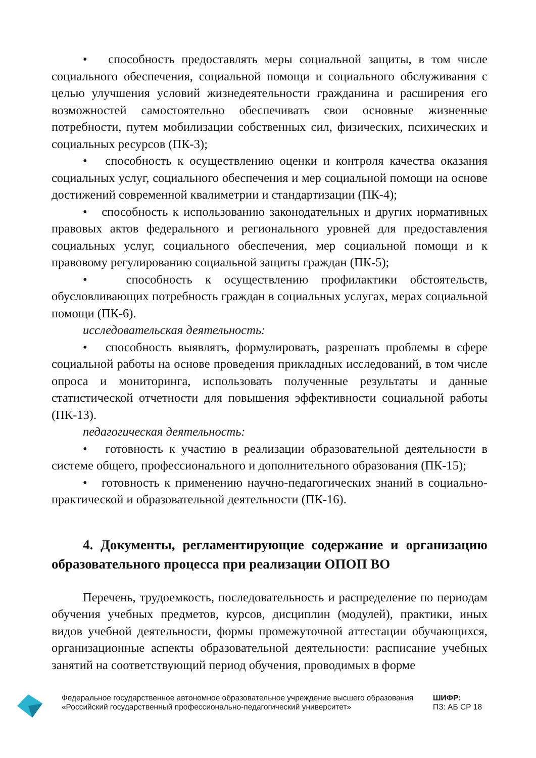• способность предоставлять меры социальной защиты, в том числе социального обеспечения, социальной помощи и социального обслуживания с целью улучшения условий жизнедеятельности гражданина и расширения его возможностей самостоятельно обеспечивать свои основные жизненные потребности, путем мобилизации собственных сил, физических, психических и социальных ресурсов (ПК-3);
• способность к осуществлению оценки и контроля качества оказания социальных услуг, социального обеспечения и мер социальной помощи на основе достижений современной квалиметрии и стандартизации (ПК-4);
• способность к использованию законодательных и других нормативных правовых актов федерального и регионального уровней для предоставления социальных услуг, социального обеспечения, мер социальной помощи и к правовому регулированию социальной защиты граждан (ПК-5);
• способность к осуществлению профилактики обстоятельств, обусловливающих потребность граждан в социальных услугах, мерах социальной помощи (ПК-6).
исследовательская деятельность:
• способность выявлять, формулировать, разрешать проблемы в сфере социальной работы на основе проведения прикладных исследований, в том числе опроса и мониторинга, использовать полученные результаты и данные статистической отчетности для повышения эффективности социальной работы (ПК-13).
педагогическая деятельность:
• готовность к участию в реализации образовательной деятельности в системе общего, профессионального и дополнительного образования (ПК-15);
• готовность к применению научно-педагогических знаний в социально-практической и образовательной деятельности (ПК-16).
4. Документы, регламентирующие содержание и организацию образовательного процесса при реализации ОПОП ВО
Перечень, трудоемкость, последовательность и распределение по периодам обучения учебных предметов, курсов, дисциплин (модулей), практики, иных видов учебной деятельности, формы промежуточной аттестации обучающихся, организационные аспекты образовательной деятельности: расписание учебных занятий на соответствующий период обучения, проводимых в форме
Федеральное государственное автономное образовательное учреждение высшего образования «Российский государственный профессионально-педагогический университет»
ШИФР:
ПЗ: АБ СР 18